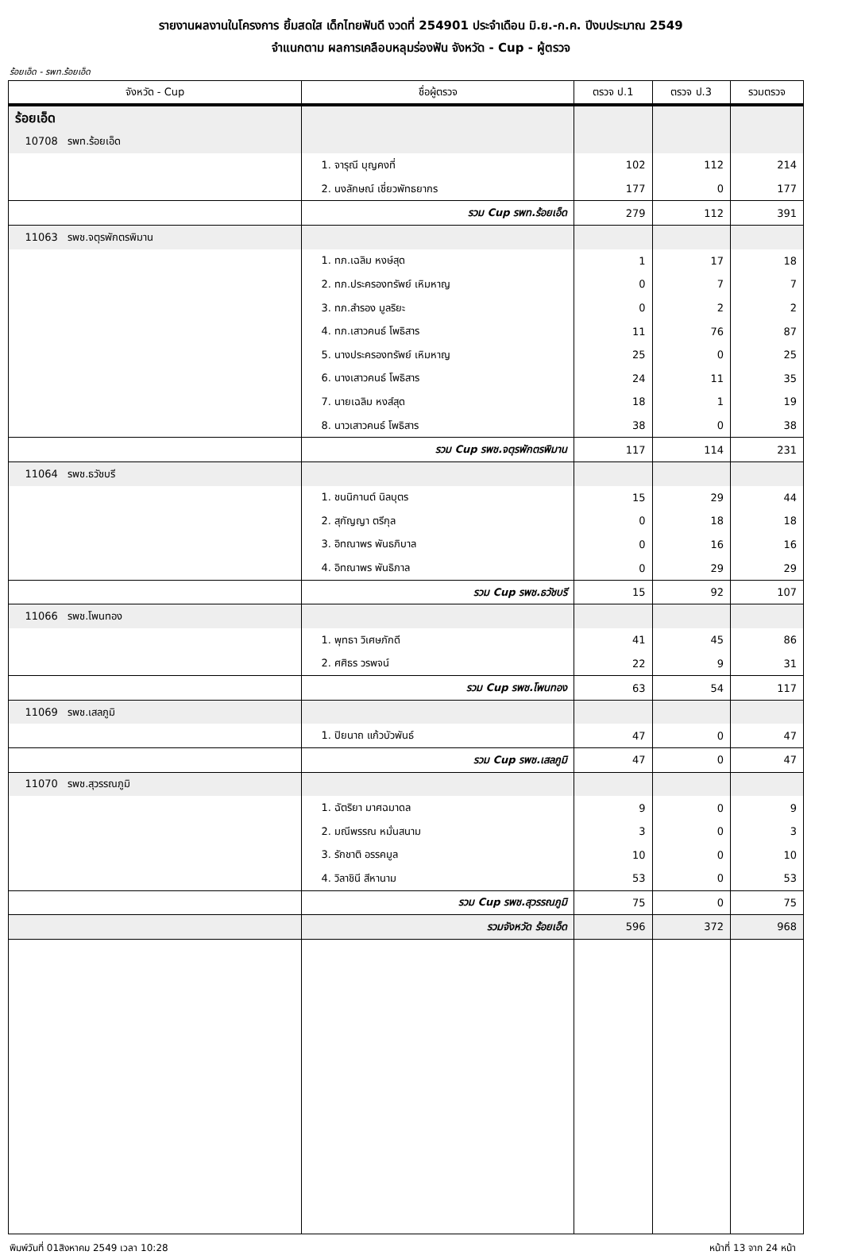รายงานผลงานในโครงการ ยิ้มสดใส เด็กไทยฟันดี งวดที่ 254901 ประจำเดือน มิ.ย.-ก.ค. ปีงบประมาณ 2549
จำแนกตาม ผลการเคลือบหลุมร่องฟัน จังหวัด - Cup - ผู้ตรวจ
ร้อยเอ็ด - รพท.ร้อยเอ็ด
| จังหวัด - Cup | ชื่อผู้ตรวจ | ตรวจ ป.1 | ตรวจ ป.3 | รวมตรวจ |
| --- | --- | --- | --- | --- |
| ร้อยเอ็ด | | | | |
| 10708 รพท.ร้อยเอ็ด | | | | |
| | 1. จารุณี บุญคงที่ | 102 | 112 | 214 |
| | 2. นงลักษณ์ เชี่ยวพัทธยากร | 177 | 0 | 177 |
| | รวม Cup รพท.ร้อยเอ็ด | 279 | 112 | 391 |
| 11063 รพช.จตุรพักตรพิมาน | | | | |
| | 1. ทภ.เฉลิม หงษ์สุด | 1 | 17 | 18 |
| | 2. ทภ.ประครองทรัพย์ เหิมหาญ | 0 | 7 | 7 |
| | 3. ทภ.สำรอง มูลริยะ | 0 | 2 | 2 |
| | 4. ทภ.เสาวคนธ์ โพธิสาร | 11 | 76 | 87 |
| | 5. นางประครองทรัพย์ เหิมหาญ | 25 | 0 | 25 |
| | 6. นางเสาวคนธ์ โพธิสาร | 24 | 11 | 35 |
| | 7. นายเฉลิม หงส์สุด | 18 | 1 | 19 |
| | 8. นาวเสาวคนธ์ โพธิสาร | 38 | 0 | 38 |
| | รวม Cup รพช.จตุรพักตรพิมาน | 117 | 114 | 231 |
| 11064 รพช.ธวัชบรี | | | | |
| | 1. ชนนิกานต์ นิลบุตร | 15 | 29 | 44 |
| | 2. สุกัญญา ตรีกุล | 0 | 18 | 18 |
| | 3. อิทณาพร พันธภิบาล | 0 | 16 | 16 |
| | 4. อิทณาพร พันธิภาล | 0 | 29 | 29 |
| | รวม Cup รพช.ธวัชบรี | 15 | 92 | 107 |
| 11066 รพช.โพนทอง | | | | |
| | 1. พุทธา วิเศษภักดี | 41 | 45 | 86 |
| | 2. ศศิธร วรพจน์ | 22 | 9 | 31 |
| | รวม Cup รพช.โพนทอง | 63 | 54 | 117 |
| 11069 รพช.เสลภูมิ | | | | |
| | 1. ปิยนาถ แก้วบัวพันธ์ | 47 | 0 | 47 |
| | รวม Cup รพช.เสลภูมิ | 47 | 0 | 47 |
| 11070 รพช.สุวรรณภูมิ | | | | |
| | 1. ฉัตริยา มาศฉมาดล | 9 | 0 | 9 |
| | 2. มณีพรรณ หมั่นสนาม | 3 | 0 | 3 |
| | 3. รักชาติ อรรคมูล | 10 | 0 | 10 |
| | 4. วิลาชินี สีหานาม | 53 | 0 | 53 |
| | รวม Cup รพช.สุวรรณภูมิ | 75 | 0 | 75 |
| | รวมจังหวัด ร้อยเอ็ด | 596 | 372 | 968 |
พิมพ์วันที่ 01สิงหาคม 2549 เวลา 10:28 หน้าที่ 13 จาก 24 หน้า